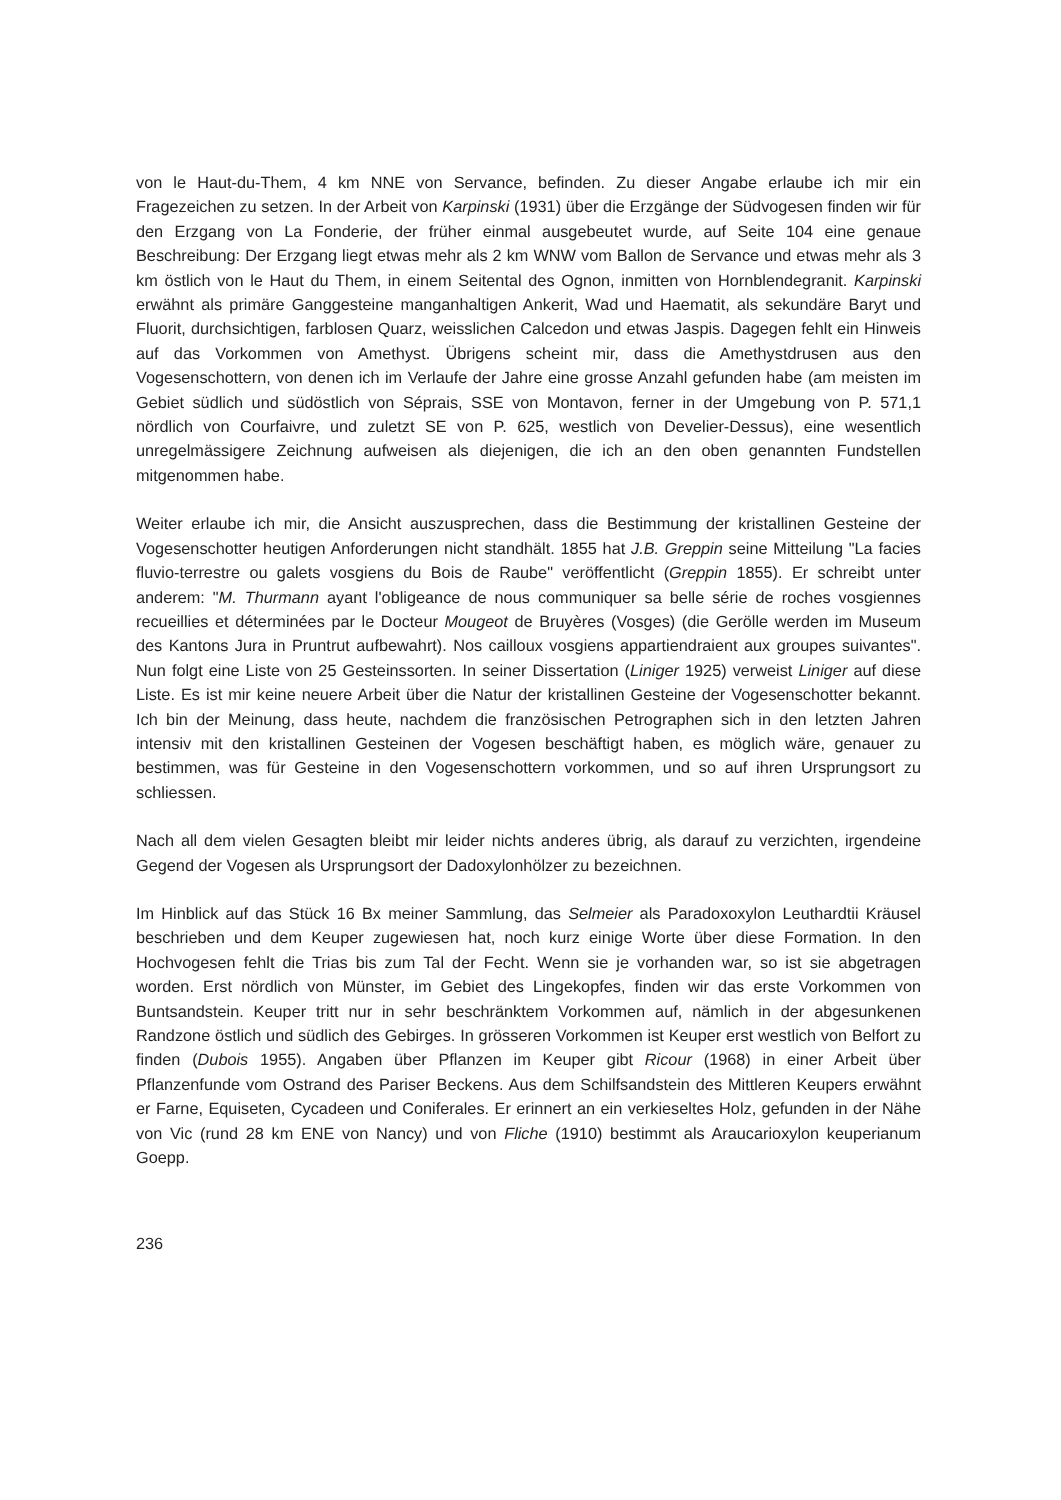von le Haut-du-Them, 4 km NNE von Servance, befinden. Zu dieser Angabe erlaube ich mir ein Fragezeichen zu setzen. In der Arbeit von Karpinski (1931) über die Erzgänge der Südvogesen finden wir für den Erzgang von La Fonderie, der früher einmal ausgebeutet wurde, auf Seite 104 eine genaue Beschreibung: Der Erzgang liegt etwas mehr als 2 km WNW vom Ballon de Servance und etwas mehr als 3 km östlich von le Haut du Them, in einem Seitental des Ognon, inmitten von Hornblendegranit. Karpinski erwähnt als primäre Ganggesteine manganhaltigen Ankerit, Wad und Haematit, als sekundäre Baryt und Fluorit, durchsichtigen, farblosen Quarz, weisslichen Calcedon und etwas Jaspis. Dagegen fehlt ein Hinweis auf das Vorkommen von Amethyst. Übrigens scheint mir, dass die Amethystdrusen aus den Vogesenschottern, von denen ich im Verlaufe der Jahre eine grosse Anzahl gefunden habe (am meisten im Gebiet südlich und südöstlich von Séprais, SSE von Montavon, ferner in der Umgebung von P. 571,1 nördlich von Courfaivre, und zuletzt SE von P. 625, westlich von Develier-Dessus), eine wesentlich unregelmässigere Zeichnung aufweisen als diejenigen, die ich an den oben genannten Fundstellen mitgenommen habe.
Weiter erlaube ich mir, die Ansicht auszusprechen, dass die Bestimmung der kristallinen Gesteine der Vogesenschotter heutigen Anforderungen nicht standhält. 1855 hat J.B. Greppin seine Mitteilung "La facies fluvio-terrestre ou galets vosgiens du Bois de Raube" veröffentlicht (Greppin 1855). Er schreibt unter anderem: "M. Thurmann ayant l'obligeance de nous communiquer sa belle série de roches vosgiennes recueillies et déterminées par le Docteur Mougeot de Bruyères (Vosges) (die Gerölle werden im Museum des Kantons Jura in Pruntrut aufbewahrt). Nos cailloux vosgiens appartiendraient aux groupes suivantes". Nun folgt eine Liste von 25 Gesteinssorten. In seiner Dissertation (Liniger 1925) verweist Liniger auf diese Liste. Es ist mir keine neuere Arbeit über die Natur der kristallinen Gesteine der Vogesenschotter bekannt. Ich bin der Meinung, dass heute, nachdem die französischen Petrographen sich in den letzten Jahren intensiv mit den kristallinen Gesteinen der Vogesen beschäftigt haben, es möglich wäre, genauer zu bestimmen, was für Gesteine in den Vogesenschottern vorkommen, und so auf ihren Ursprungsort zu schliessen.
Nach all dem vielen Gesagten bleibt mir leider nichts anderes übrig, als darauf zu verzichten, irgendeine Gegend der Vogesen als Ursprungsort der Dadoxylonhölzer zu bezeichnen.
Im Hinblick auf das Stück 16 Bx meiner Sammlung, das Selmeier als Paradoxoxylon Leuthardtii Kräusel beschrieben und dem Keuper zugewiesen hat, noch kurz einige Worte über diese Formation. In den Hochvogesen fehlt die Trias bis zum Tal der Fecht. Wenn sie je vorhanden war, so ist sie abgetragen worden. Erst nördlich von Münster, im Gebiet des Lingekopfes, finden wir das erste Vorkommen von Buntsandstein. Keuper tritt nur in sehr beschränktem Vorkommen auf, nämlich in der abgesunkenen Randzone östlich und südlich des Gebirges. In grösseren Vorkommen ist Keuper erst westlich von Belfort zu finden (Dubois 1955). Angaben über Pflanzen im Keuper gibt Ricour (1968) in einer Arbeit über Pflanzenfunde vom Ostrand des Pariser Beckens. Aus dem Schilfsandstein des Mittleren Keupers erwähnt er Farne, Equiseten, Cycadeen und Coniferales. Er erinnert an ein verkieseltes Holz, gefunden in der Nähe von Vic (rund 28 km ENE von Nancy) und von Fliche (1910) bestimmt als Araucarioxylon keuperianum Goepp.
236